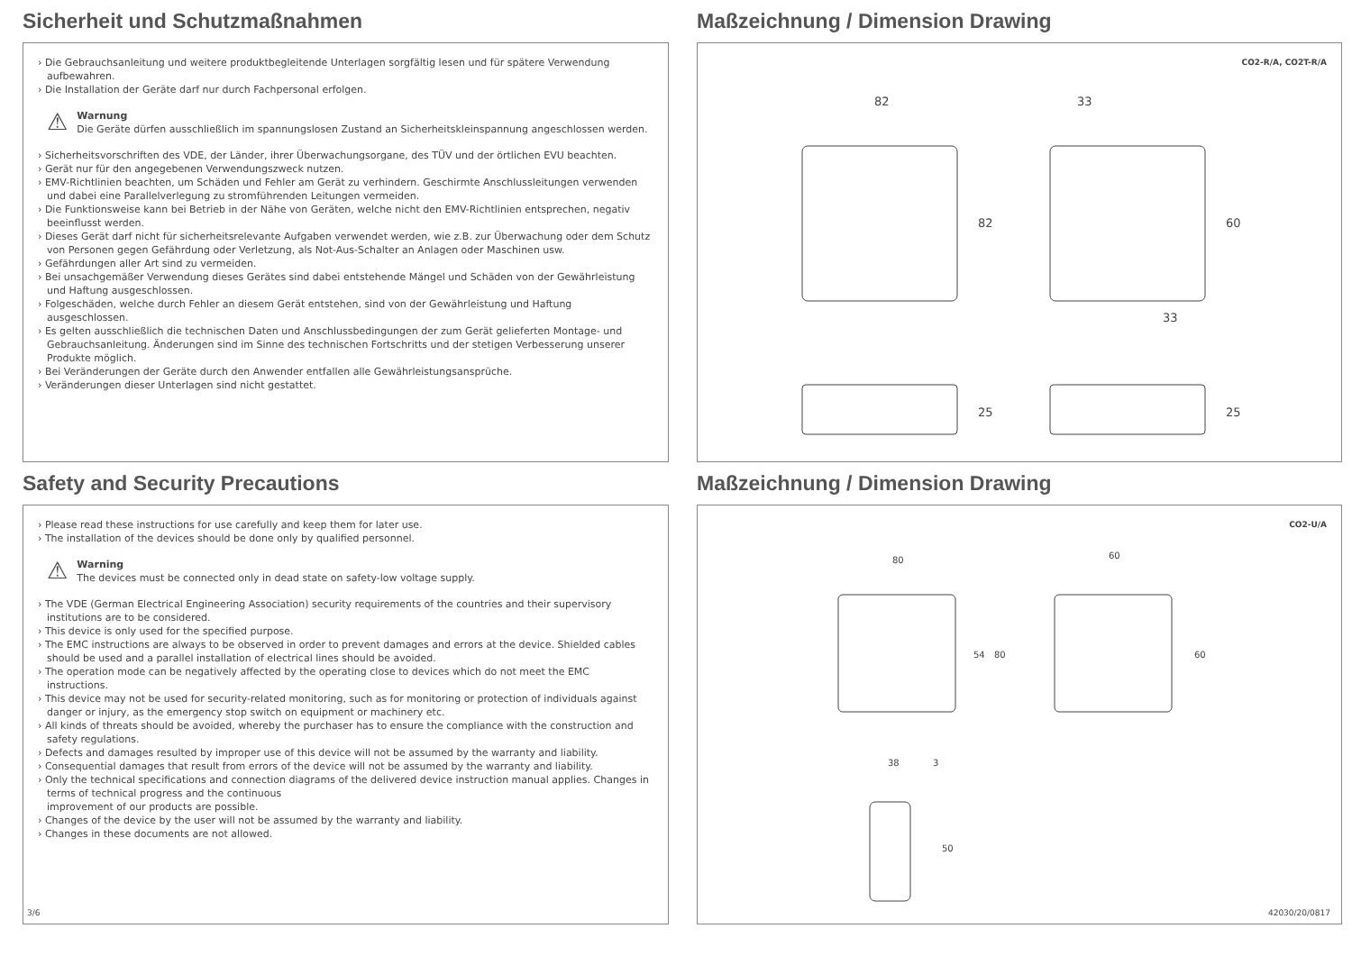Sicherheit und Schutzmaßnahmen
› Die Gebrauchsanleitung und weitere produktbegleitende Unterlagen sorgfältig lesen und für spätere Verwendung aufbewahren.
› Die Installation der Geräte darf nur durch Fachpersonal erfolgen.
⚠
Warnung
Die Geräte dürfen ausschließlich im spannungslosen Zustand an Sicherheitskleinspannung angeschlossen werden.
› Sicherheitsvorschriften des VDE, der Länder, ihrer Überwachungsorgane, des TÜV und der örtlichen EVU beachten.
› Gerät nur für den angegebenen Verwendungszweck nutzen.
› EMV-Richtlinien beachten, um Schäden und Fehler am Gerät zu verhindern. Geschirmte Anschlussleitungen verwenden und dabei eine Parallelverlegung zu stromführenden Leitungen vermeiden.
› Die Funktionsweise kann bei Betrieb in der Nähe von Geräten, welche nicht den EMV-Richtlinien entsprechen, negativ beeinflusst werden.
› Dieses Gerät darf nicht für sicherheitsrelevante Aufgaben verwendet werden, wie z.B. zur Überwachung oder dem Schutz von Personen gegen Gefährdung oder Verletzung, als Not-Aus-Schalter an Anlagen oder Maschinen usw.
› Gefährdungen aller Art sind zu vermeiden.
› Bei unsachgemäßer Verwendung dieses Gerätes sind dabei entstehende Mängel und Schäden von der Gewährleistung und Haftung ausgeschlossen.
› Folgeschäden, welche durch Fehler an diesem Gerät entstehen, sind von der Gewährleistung und Haftung ausgeschlossen.
› Es gelten ausschließlich die technischen Daten und Anschlussbedingungen der zum Gerät gelieferten Montage- und Gebrauchsanleitung. Änderungen sind im Sinne des technischen Fortschritts und der stetigen Verbesserung unserer Produkte möglich.
› Bei Veränderungen der Geräte durch den Anwender entfallen alle Gewährleistungsansprüche.
› Veränderungen dieser Unterlagen sind nicht gestattet.
Maßzeichnung / Dimension Drawing
CO2-R/A, CO2T-R/A
82
33
82
60
33
25
25
Safety and Security Precautions
› Please read these instructions for use carefully and keep them for later use.
› The installation of the devices should be done only by qualified personnel.
⚠
Warning
The devices must be connected only in dead state on safety-low voltage supply.
› The VDE (German Electrical Engineering Association) security requirements of the countries and their supervisory institutions are to be considered.
› This device is only used for the specified purpose.
› The EMC instructions are always to be observed in order to prevent damages and errors at the device. Shielded cables should be used and a parallel installation of electrical lines should be avoided.
› The operation mode can be negatively affected by the operating close to devices which do not meet the EMC instructions.
› This device may not be used for security-related monitoring, such as for monitoring or protection of individuals against danger or injury, as the emergency stop switch on equipment or machinery etc.
› All kinds of threats should be avoided, whereby the purchaser has to ensure the compliance with the construction and safety regulations.
› Defects and damages resulted by improper use of this device will not be assumed by the warranty and liability.
› Consequential damages that result from errors of the device will not be assumed by the warranty and liability.
› Only the technical specifications and connection diagrams of the delivered device instruction manual applies. Changes in terms of technical progress and the continuous
improvement of our products are possible.
› Changes of the device by the user will not be assumed by the warranty and liability.
› Changes in these documents are not allowed.
3/6
Maßzeichnung / Dimension Drawing
CO2-U/A
80
60
54
80
60
38
3
50
42030/20/0817